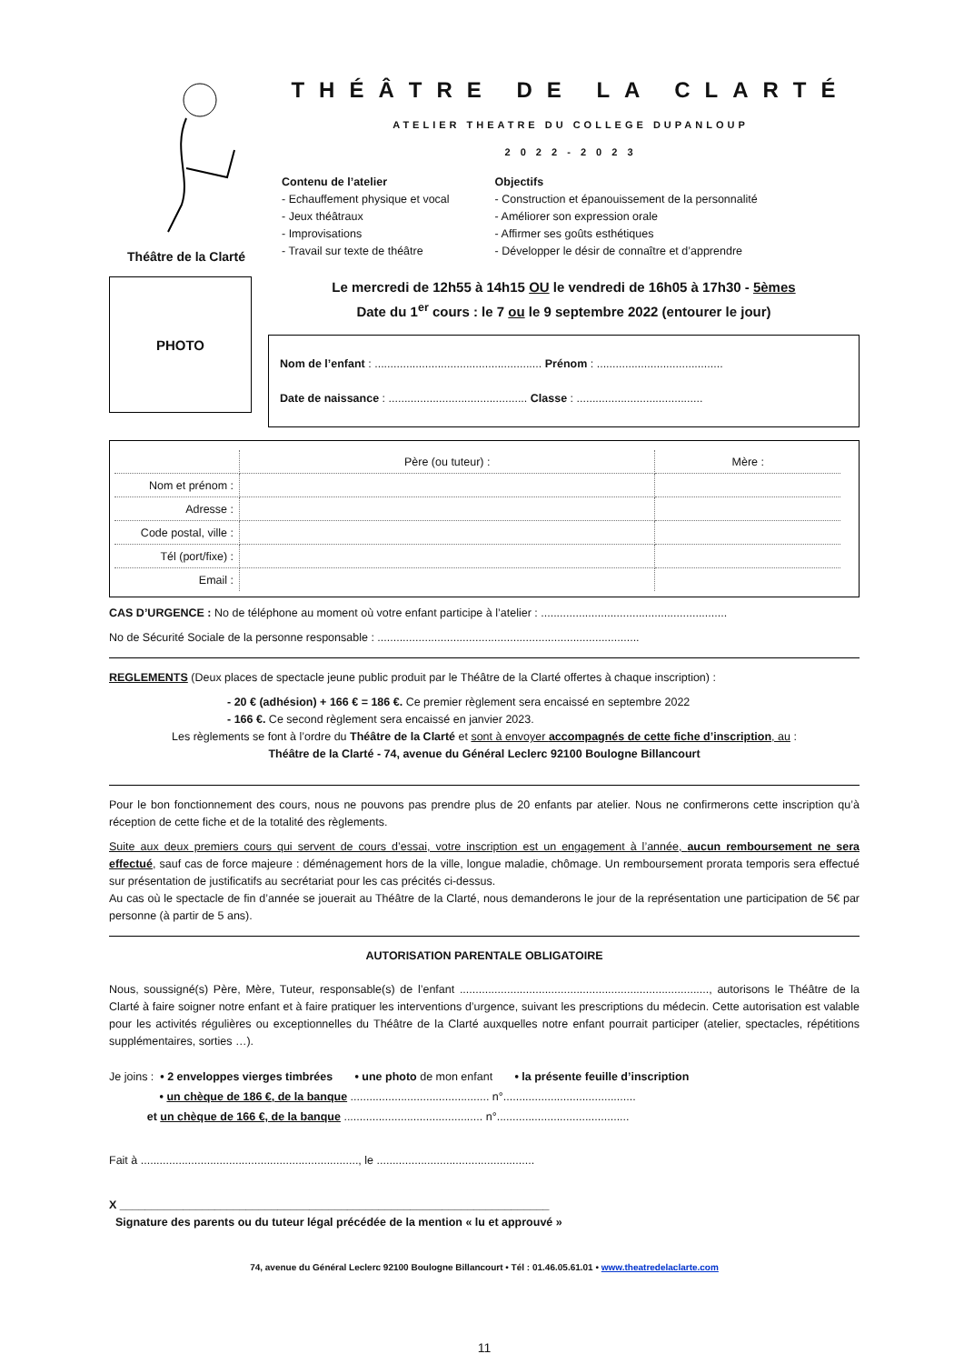Théâtre de la Clarté
THÉÂTRE DE LA CLARTÉ
ATELIER THEATRE DU COLLEGE DUPANLOUP
2 0 2 2 - 2 0 2 3
Contenu de l’atelier
- Echauffement physique et vocal
- Jeux théâtraux
- Improvisations
- Travail sur texte de théâtre
Objectifs
- Construction et épanouissement de la personnalité
- Améliorer son expression orale
- Affirmer ses goûts esthétiques
- Développer le désir de connaître et d’apprendre
PHOTO
Le mercredi de 12h55 à 14h15 OU le vendredi de 16h05 à 17h30 - 5èmes
Date du 1<sup>er</sup> cours : le 7 ou le 9 septembre 2022 (entourer le jour)
Nom de l’enfant : ..................................................... Prénom : ........................................
Date de naissance : ............................................ Classe : ........................................
| | Père (ou tuteur) : | Mère : |
| Nom et prénom : | | |
| Adresse : | | |
| Code postal, ville : | | |
| Tél (port/fixe) : | | |
| Email : | | |
CAS D’URGENCE : No de téléphone au moment où votre enfant participe à l’atelier : ...........................................................
No de Sécurité Sociale de la personne responsable : ...................................................................................
REGLEMENTS (Deux places de spectacle jeune public produit par le Théâtre de la Clarté offertes à chaque inscription) :
- 20 € (adhésion) + 166 € = 186 €. Ce premier règlement sera encaissé en septembre 2022
- 166 €. Ce second règlement sera encaissé en janvier 2023.
Les règlements se font à l’ordre du Théâtre de la Clarté et sont à envoyer accompagnés de cette fiche d’inscription, au :
Théâtre de la Clarté - 74, avenue du Général Leclerc 92100 Boulogne Billancourt
Pour le bon fonctionnement des cours, nous ne pouvons pas prendre plus de 20 enfants par atelier. Nous ne confirmerons cette inscription qu’à réception de cette fiche et de la totalité des règlements.
Suite aux deux premiers cours qui servent de cours d’essai, votre inscription est un engagement à l’année, aucun remboursement ne sera effectué, sauf cas de force majeure : déménagement hors de la ville, longue maladie, chômage. Un remboursement prorata temporis sera effectué sur présentation de justificatifs au secrétariat pour les cas précités ci-dessus.
Au cas où le spectacle de fin d’année se jouerait au Théâtre de la Clarté, nous demanderons le jour de la représentation une participation de 5€ par personne (à partir de 5 ans).
AUTORISATION PARENTALE OBLIGATOIRE
Nous, soussigné(s) Père, Mère, Tuteur, responsable(s) de l’enfant ..............................................................................., autorisons le Théâtre de la Clarté à faire soigner notre enfant et à faire pratiquer les interventions d’urgence, suivant les prescriptions du médecin. Cette autorisation est valable pour les activités régulières ou exceptionnelles du Théâtre de la Clarté auxquelles notre enfant pourrait participer (atelier, spectacles, répétitions supplémentaires, sorties …).
Je joins : • 2 enveloppes vierges timbrées • une photo de mon enfant • la présente feuille d’inscription
• un chèque de 186 €, de la banque ............................................ n°..........................................
et un chèque de 166 €, de la banque ............................................ n°..........................................
Fait à ....................................................................., le ..................................................
X ____________________________________________________________________
Signature des parents ou du tuteur légal précédée de la mention « lu et approuvé »
74, avenue du Général Leclerc 92100 Boulogne Billancourt • Tél : 01.46.05.61.01 • www.theatredelaclarte.com
11